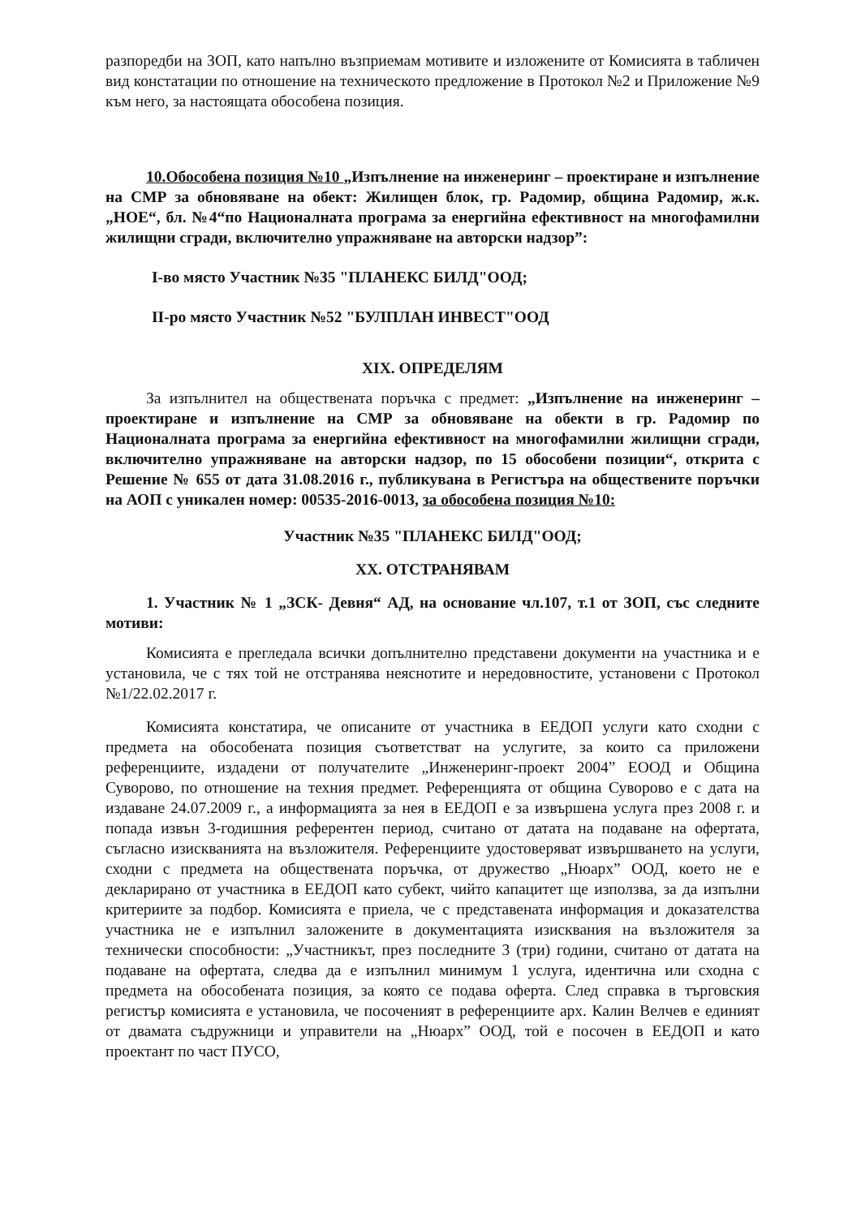разпоредби на ЗОП, като напълно възприемам мотивите и изложените от Комисията в табличен вид констатации по отношение на техническото предложение в Протокол №2 и Приложение №9 към него, за настоящата обособена позиция.
10.Обособена позиция №10 „Изпълнение на инженеринг – проектиране и изпълнение на СМР за обновяване на обект: Жилищен блок, гр. Радомир, община Радомир, ж.к. „НОЕ“, бл. №4“по Националната програма за енергийна ефективност на многофамилни жилищни сгради, включително упражняване на авторски надзор”:
І-во място Участник №35 "ПЛАНЕКС БИЛД"ООД;
ІІ-ро място Участник №52 "БУЛПЛАН ИНВЕСТ"ООД
ХІХ. ОПРЕДЕЛЯМ
За изпълнител на обществената поръчка с предмет: „Изпълнение на инженеринг – проектиране и изпълнение на СМР за обновяване на обекти в гр. Радомир по Националната програма за енергийна ефективност на многофамилни жилищни сгради, включително упражняване на авторски надзор, по 15 обособени позиции“, открита с Решение № 655 от дата 31.08.2016 г., публикувана в Регистъра на обществените поръчки на АОП с уникален номер: 00535-2016-0013, за обособена позиция №10:
Участник №35 "ПЛАНЕКС БИЛД"ООД;
ХХ. ОТСТРАНЯВАМ
1. Участник № 1 „ЗСК- Девня“ АД, на основание чл.107, т.1 от ЗОП, със следните мотиви:
Комисията е прегледала всички допълнително представени документи на участника и е установила, че с тях той не отстранява неяснотите и нередовностите, установени с Протокол №1/22.02.2017 г.
Комисията констатира, че описаните от участника в ЕЕДОП услуги като сходни с предмета на обособената позиция съответстват на услугите, за които са приложени референциите, издадени от получателите „Инженеринг-проект 2004” ЕООД и Община Суворово, по отношение на техния предмет. Референцията от община Суворово е с дата на издаване 24.07.2009 г., а информацията за нея в ЕЕДОП е за извършена услуга през 2008 г. и попада извън 3-годишния референтен период, считано от датата на подаване на офертата, съгласно изискванията на възложителя. Референциите удостоверяват извършването на услуги, сходни с предмета на обществената поръчка, от дружество „Нюарх” ООД, което не е декларирано от участника в ЕЕДОП като субект, чийто капацитет ще използва, за да изпълни критериите за подбор. Комисията е приела, че с представената информация и доказателства участника не е изпълнил заложените в документацията изисквания на възложителя за технически способности: „Участникът, през последните 3 (три) години, считано от датата на подаване на офертата, следва да е изпълнил минимум 1 услуга, идентична или сходна с предмета на обособената позиция, за която се подава оферта. След справка в търговския регистър комисията е установила, че посоченият в референциите арх. Калин Велчев е единият от двамата съдружници и управители на „Нюарх” ООД, той е посочен в ЕЕДОП и като проектант по част ПУСО,